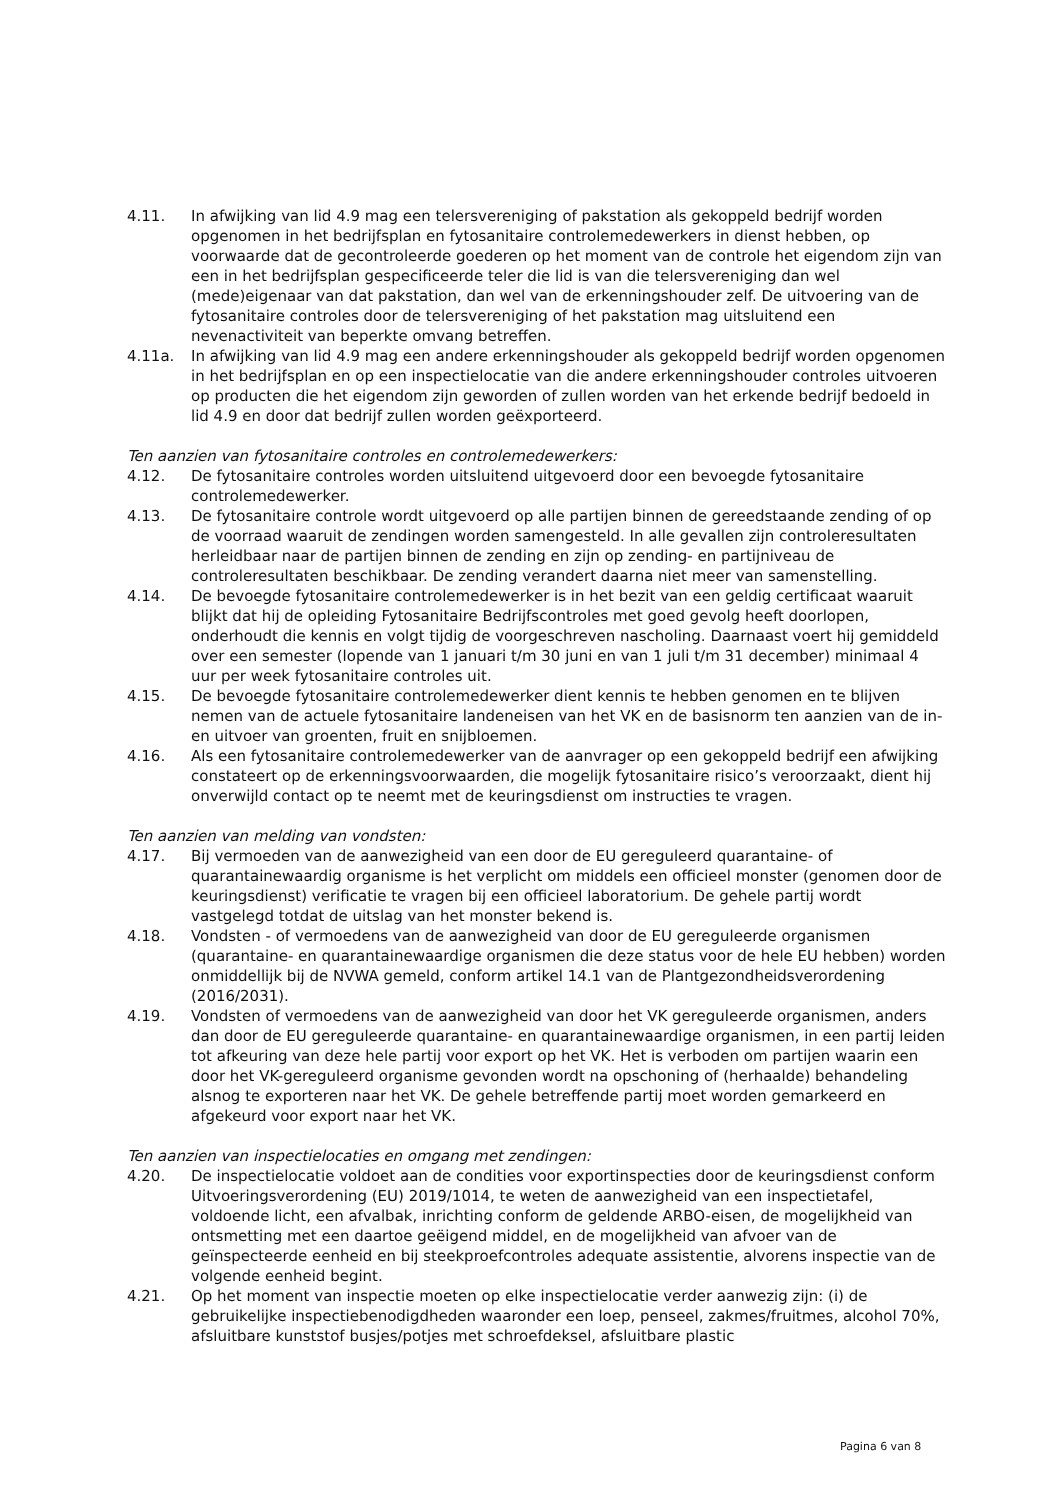4.11. In afwijking van lid 4.9 mag een telersvereniging of pakstation als gekoppeld bedrijf worden opgenomen in het bedrijfsplan en fytosanitaire controlemedewerkers in dienst hebben, op voorwaarde dat de gecontroleerde goederen op het moment van de controle het eigendom zijn van een in het bedrijfsplan gespecificeerde teler die lid is van die telersvereniging dan wel (mede)eigenaar van dat pakstation, dan wel van de erkenningshouder zelf. De uitvoering van de fytosanitaire controles door de telersvereniging of het pakstation mag uitsluitend een nevenactiviteit van beperkte omvang betreffen.
4.11a. In afwijking van lid 4.9 mag een andere erkenningshouder als gekoppeld bedrijf worden opgenomen in het bedrijfsplan en op een inspectielocatie van die andere erkenningshouder controles uitvoeren op producten die het eigendom zijn geworden of zullen worden van het erkende bedrijf bedoeld in lid 4.9 en door dat bedrijf zullen worden geëxporteerd.
Ten aanzien van fytosanitaire controles en controlemedewerkers:
4.12. De fytosanitaire controles worden uitsluitend uitgevoerd door een bevoegde fytosanitaire controlemedewerker.
4.13. De fytosanitaire controle wordt uitgevoerd op alle partijen binnen de gereedstaande zending of op de voorraad waaruit de zendingen worden samengesteld. In alle gevallen zijn controleresultaten herleidbaar naar de partijen binnen de zending en zijn op zending- en partijniveau de controleresultaten beschikbaar. De zending verandert daarna niet meer van samenstelling.
4.14. De bevoegde fytosanitaire controlemedewerker is in het bezit van een geldig certificaat waaruit blijkt dat hij de opleiding Fytosanitaire Bedrijfscontroles met goed gevolg heeft doorlopen, onderhoudt die kennis en volgt tijdig de voorgeschreven nascholing. Daarnaast voert hij gemiddeld over een semester (lopende van 1 januari t/m 30 juni en van 1 juli t/m 31 december) minimaal 4 uur per week fytosanitaire controles uit.
4.15. De bevoegde fytosanitaire controlemedewerker dient kennis te hebben genomen en te blijven nemen van de actuele fytosanitaire landeneisen van het VK en de basisnorm ten aanzien van de in- en uitvoer van groenten, fruit en snijbloemen.
4.16. Als een fytosanitaire controlemedewerker van de aanvrager op een gekoppeld bedrijf een afwijking constateert op de erkenningsvoorwaarden, die mogelijk fytosanitaire risico’s veroorzaakt, dient hij onverwijld contact op te neemt met de keuringsdienst om instructies te vragen.
Ten aanzien van melding van vondsten:
4.17. Bij vermoeden van de aanwezigheid van een door de EU gereguleerd quarantaine- of quarantainewaardig organisme is het verplicht om middels een officieel monster (genomen door de keuringsdienst) verificatie te vragen bij een officieel laboratorium. De gehele partij wordt vastgelegd totdat de uitslag van het monster bekend is.
4.18. Vondsten - of vermoedens van de aanwezigheid van door de EU gereguleerde organismen (quarantaine- en quarantainewaardige organismen die deze status voor de hele EU hebben) worden onmiddellijk bij de NVWA gemeld, conform artikel 14.1 van de Plantgezondheidsverordening (2016/2031).
4.19. Vondsten of vermoedens van de aanwezigheid van door het VK gereguleerde organismen, anders dan door de EU gereguleerde quarantaine- en quarantainewaardige organismen, in een partij leiden tot afkeuring van deze hele partij voor export op het VK. Het is verboden om partijen waarin een door het VK-gereguleerd organisme gevonden wordt na opschoning of (herhaalde) behandeling alsnog te exporteren naar het VK. De gehele betreffende partij moet worden gemarkeerd en afgekeurd voor export naar het VK.
Ten aanzien van inspectielocaties en omgang met zendingen:
4.20. De inspectielocatie voldoet aan de condities voor exportinspecties door de keuringsdienst conform Uitvoeringsverordening (EU) 2019/1014, te weten de aanwezigheid van een inspectietafel, voldoende licht, een afvalbak, inrichting conform de geldende ARBO-eisen, de mogelijkheid van ontsmetting met een daartoe geëigend middel, en de mogelijkheid van afvoer van de geïnspecteerde eenheid en bij steekproefcontroles adequate assistentie, alvorens inspectie van de volgende eenheid begint.
4.21. Op het moment van inspectie moeten op elke inspectielocatie verder aanwezig zijn: (i) de gebruikelijke inspectiebenodigdheden waaronder een loep, penseel, zakmes/fruitmes, alcohol 70%, afsluitbare kunststof busjes/potjes met schroefdeksel, afsluitbare plastic
Pagina 6 van 8